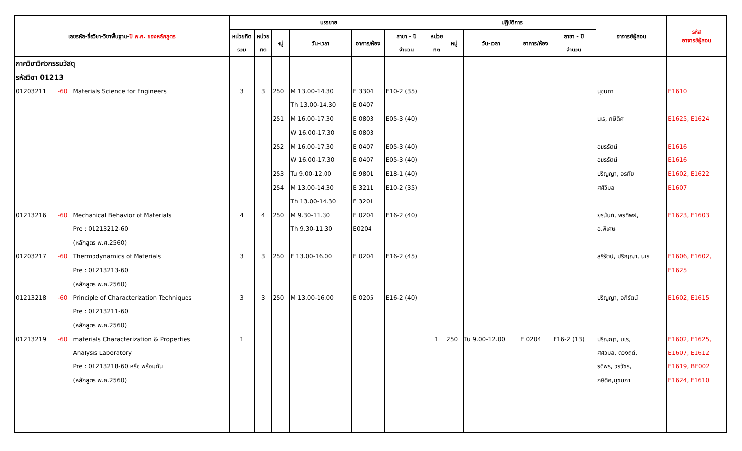| เลขรหัส-ชื่อวิชา-วิชาพื้นฐาน- ปี พ.ศ. ของหลักสูตร | | | บรรยาย | | | | | | ปฏิบัติการ | | | | | อาจารย์ผู้สอน | รหัส อาจารย์ผู้สอน |
| --- | --- | --- | --- | --- | --- | --- | --- | --- | --- | --- | --- | --- | --- | --- | --- |
| | | | หน่วยกิต | หน่วย | หมู่ | วัน-เวลา | อาคาร/ห้อง | สาขา - ปี | หน่วย | หมู่ | วัน-เวลา | อาคาร/ห้อง | สาขา - ปี | | |
| | | | รวม | กิต | | | | จำนวน | กิต | | | | จำนวน | | |
| ภาควิชาวิศวกรรมวัสดุ | | | | | | | | | | | | | | | |
| รหัสวิชา 01213 | | | | | | | | | | | | | | | |
| 01203211 | -60 | Materials Science for Engineers | 3 | 3 | 250 | M 13.00-14.30 | E 3304 | E10-2 (35) | | | | | | นุชนภา | E1610 |
| | | | | | | Th 13.00-14.30 | E 0407 | | | | | | | | |
| | | | | | 251 | M 16.00-17.30 | E 0803 | E05-3 (40) | | | | | | นเร, กษิดิศ | E1625, E1624 |
| | | | | | | W 16.00-17.30 | E 0803 | | | | | | | | |
| | | | | | 252 | M 16.00-17.30 | E 0407 | E05-3 (40) | | | | | | อมรรัตน์ | E1616 |
| | | | | | | W 16.00-17.30 | E 0407 | E05-3 (40) | | | | | | อมรรัตน์ | E1616 |
| | | | | | 253 | Tu 9.00-12.00 | E 9801 | E18-1 (40) | | | | | | ปริญญา, อรทัย | E1602, E1622 |
| | | | | | 254 | M 13.00-14.30 | E 3211 | E10-2 (35) | | | | | | ศศิวิมล | E1607 |
| | | | | | | Th 13.00-14.30 | E 3201 | | | | | | | | |
| 01213216 | -60 | Mechanical Behavior of Materials | 4 | 4 | 250 | M 9.30-11.30 | E 0204 | E16-2 (40) | | | | | | ยุรนันท์, พรทิพย์, | E1623, E1603 |
| | | Pre : 01213212-60 | | | | Th 9.30-11.30 | E0204 | | | | | | | อ.พิเศษ | |
| | | (หลักสูตร พ.ศ.2560) | | | | | | | | | | | | | |
| 01203217 | -60 | Thermodynamics of Materials | 3 | 3 | 250 | F 13.00-16.00 | E 0204 | E16-2 (45) | | | | | | สุรีรัตน์, ปริญญา, นเร | E1606, E1602, |
| | | Pre : 01213213-60 | | | | | | | | | | | | | E1625 |
| | | (หลักสูตร พ.ศ.2560) | | | | | | | | | | | | | |
| 01213218 | -60 | Principle of Characterization Techniques | 3 | 3 | 250 | M 13.00-16.00 | E 0205 | E16-2 (40) | | | | | | ปริญญา, อภิรัตน์ | E1602, E1615 |
| | | Pre : 01213211-60 | | | | | | | | | | | | | |
| | | (หลักสูตร พ.ศ.2560) | | | | | | | | | | | | | |
| 01213219 | -60 | materials Characterization & Properties | 1 | | | | | | 1 | 250 | Tu 9.00-12.00 | E 0204 | E16-2 (13) | ปริญญา, นเร, | E1602, E1625, |
| | | Analysis Laboratory | | | | | | | | | | | | ศศิวิมล, ดวงฤดี, | E1607, E1612 |
| | | Pre : 01213218-60 หรือ พร้อมกัน | | | | | | | | | | | | รติพร, วรวัชร, | E1619, BE002 |
| | | (หลักสูตร พ.ศ.2560) | | | | | | | | | | | | กษิดิศ,นุชนภา | E1624, E1610 |